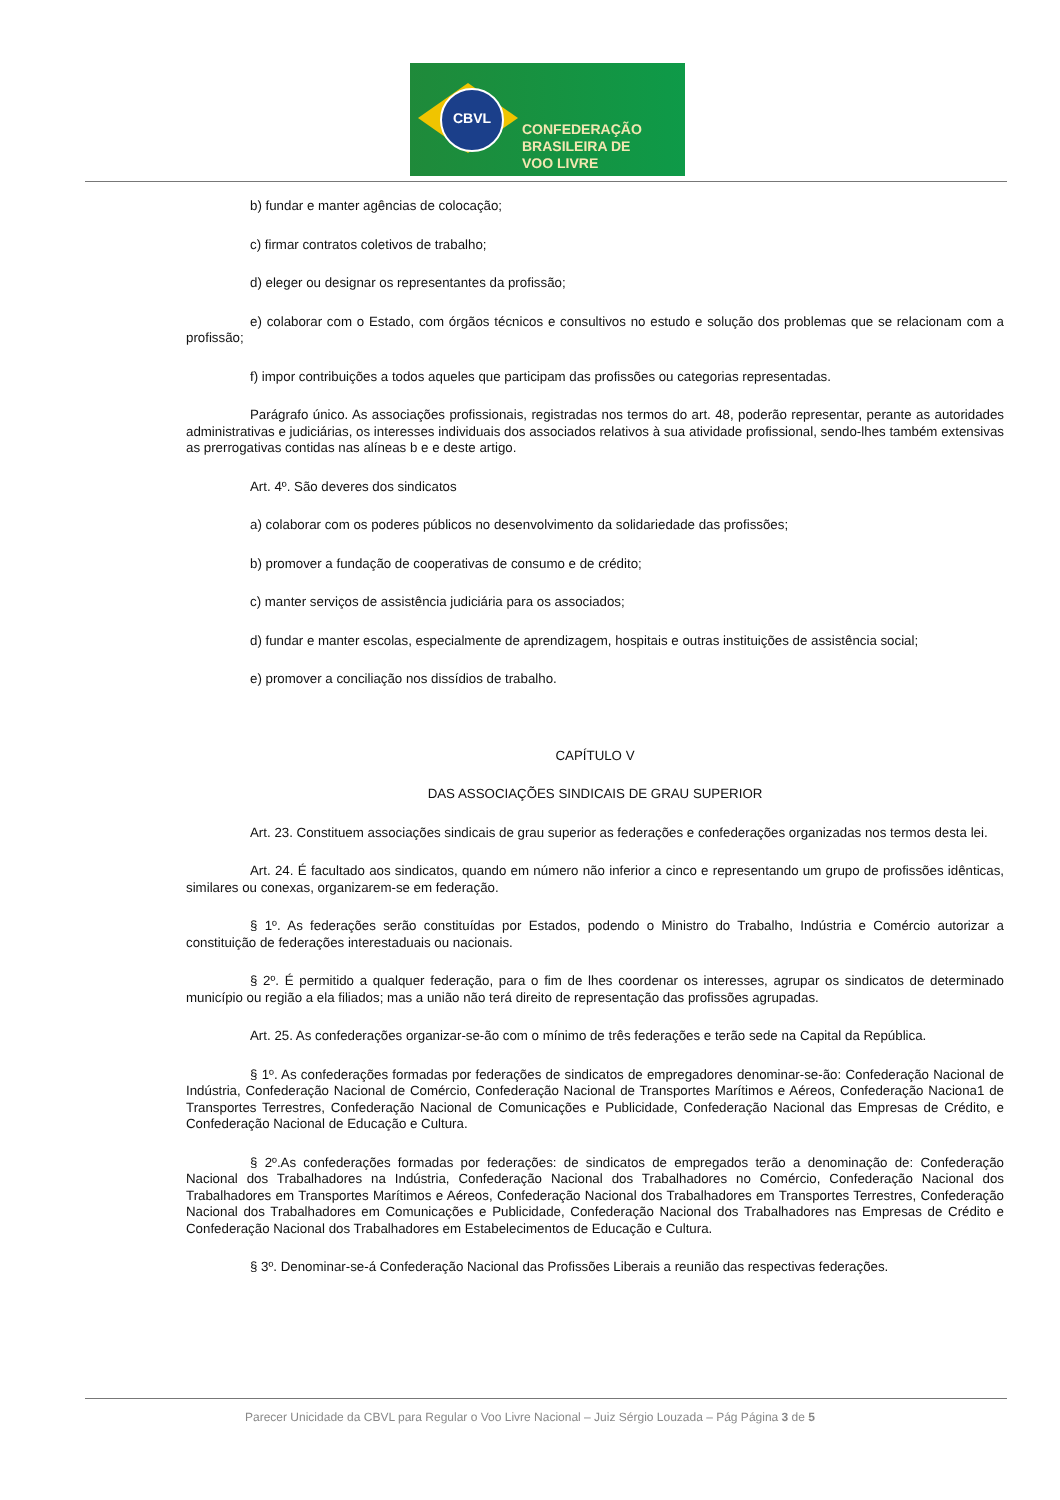CBVL
CONFEDERAÇÃO
BRASILEIRA DE
VOO LIVRE
b) fundar e manter agências de colocação;
c) firmar contratos coletivos de trabalho;
d) eleger ou designar os representantes da profissão;
e) colaborar com o Estado, com órgãos técnicos e consultivos no estudo e solução dos problemas que se relacionam com a profissão;
f) impor contribuições a todos aqueles que participam das profissões ou categorias representadas.
Parágrafo único. As associações profissionais, registradas nos termos do art. 48, poderão representar, perante as autoridades administrativas e judiciárias, os interesses individuais dos associados relativos à sua atividade profissional, sendo-lhes também extensivas as prerrogativas contidas nas alíneas b e e deste artigo.
Art. 4º. São deveres dos sindicatos
a) colaborar com os poderes públicos no desenvolvimento da solidariedade das profissões;
b) promover a fundação de cooperativas de consumo e de crédito;
c) manter serviços de assistência judiciária para os associados;
d) fundar e manter escolas, especialmente de aprendizagem, hospitais e outras instituições de assistência social;
e) promover a conciliação nos dissídios de trabalho.
CAPÍTULO V
DAS ASSOCIAÇÕES SINDICAIS DE GRAU SUPERIOR
Art. 23. Constituem associações sindicais de grau superior as federações e confederações organizadas nos termos desta lei.
Art. 24. É facultado aos sindicatos, quando em número não inferior a cinco e representando um grupo de profissões idênticas, similares ou conexas, organizarem-se em federação.
§ 1º. As federações serão constituídas por Estados, podendo o Ministro do Trabalho, Indústria e Comércio autorizar a constituição de federações interestaduais ou nacionais.
§ 2º. É permitido a qualquer federação, para o fim de lhes coordenar os interesses, agrupar os sindicatos de determinado município ou região a ela filiados; mas a união não terá direito de representação das profissões agrupadas.
Art. 25. As confederações organizar-se-ão com o mínimo de três federações e terão sede na Capital da República.
§ 1º. As confederações formadas por federações de sindicatos de empregadores denominar-se-ão: Confederação Nacional de Indústria, Confederação Nacional de Comércio, Confederação Nacional de Transportes Marítimos e Aéreos, Confederação Naciona1 de Transportes Terrestres, Confederação Nacional de Comunicações e Publicidade, Confederação Nacional das Empresas de Crédito, e Confederação Nacional de Educação e Cultura.
§ 2º.As confederações formadas por federações: de sindicatos de empregados terão a denominação de: Confederação Nacional dos Trabalhadores na Indústria, Confederação Nacional dos Trabalhadores no Comércio, Confederação Nacional dos Trabalhadores em Transportes Marítimos e Aéreos, Confederação Nacional dos Trabalhadores em Transportes Terrestres, Confederação Nacional dos Trabalhadores em Comunicações e Publicidade, Confederação Nacional dos Trabalhadores nas Empresas de Crédito e Confederação Nacional dos Trabalhadores em Estabelecimentos de Educação e Cultura.
§ 3º. Denominar-se-á Confederação Nacional das Profissões Liberais a reunião das respectivas federações.
Parecer Unicidade da CBVL para Regular o Voo Livre Nacional – Juiz Sérgio Louzada – Pág Página 3 de 5